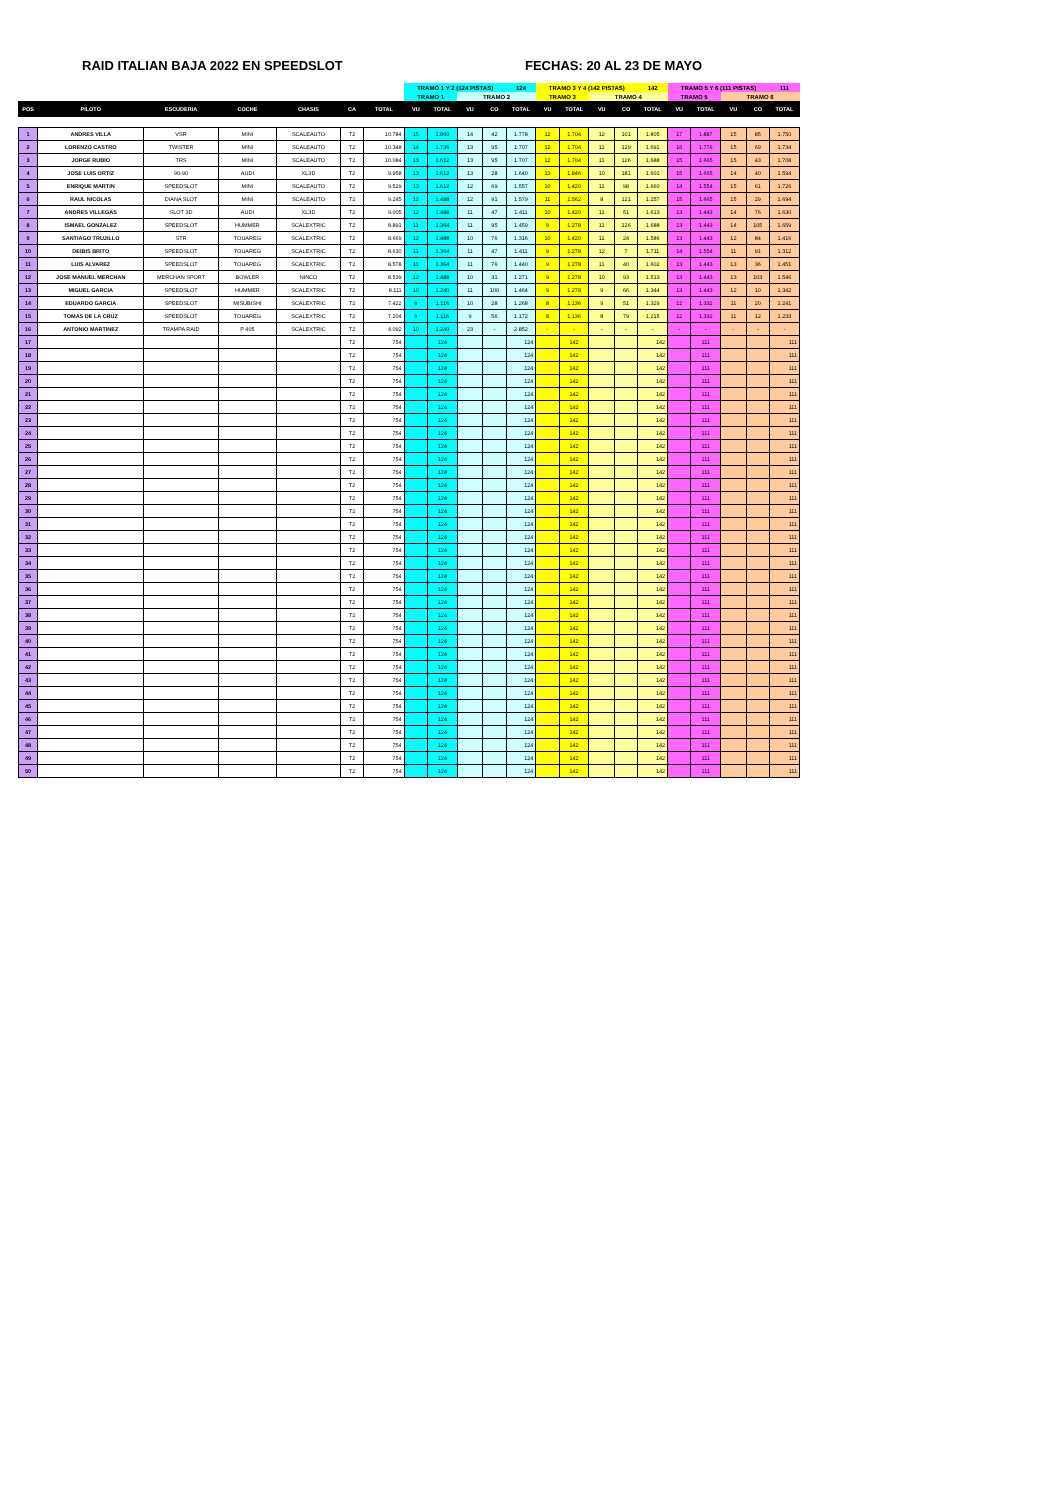RAID ITALIAN BAJA 2022 EN SPEEDSLOT FECHAS: 20 AL 23 DE MAYO
| | | | | | | | TRAMO 1 Y 2 (124 PISTAS) | | | | 124 | TRAMO 3 Y 4 (142 PISTAS) | | | | 142 | TRAMO 5 Y 6 (111 PISTAS) | | | | 111 |
| --- | --- | --- | --- | --- | --- | --- | --- | --- | --- | --- | --- | --- | --- | --- | --- | --- | --- | --- | --- | --- | --- |
| | | | | | | | TRAMO 1 | | TRAMO 2 | | | TRAMO 3 | | TRAMO 4 | | | TRAMO 5 | | TRAMO 6 | | |
| POS | PILOTO | ESCUDERIA | COCHE | CHASIS | CA | TOTAL | VU | TOTAL | VU | CO | TOTAL | VU | TOTAL | VU | CO | TOTAL | VU | TOTAL | VU | CO | TOTAL |
| 1 | ANDRES VILLA | VSR | MINI | SCALEAUTO | T2 | 10.784 | 15 | 1.860 | 14 | 42 | 1.778 | 12 | 1.704 | 12 | 101 | 1.805 | 17 | 1.887 | 15 | 85 | 1.750 |
| 2 | LORENZO CASTRO | TWISTER | MINI | SCALEAUTO | T2 | 10.348 | 14 | 1.736 | 13 | 95 | 1.707 | 12 | 1.704 | 11 | 129 | 1.691 | 16 | 1.776 | 15 | 69 | 1.734 |
| 3 | JORGE RUBIO | TRS | MINI | SCALEAUTO | T2 | 10.084 | 13 | 1.612 | 13 | 95 | 1.707 | 12 | 1.704 | 11 | 126 | 1.688 | 15 | 1.665 | 15 | 43 | 1.708 |
| 4 | JOSE LUIS ORTIZ | 90-90 | AUDI | XL3D | T2 | 9.958 | 13 | 1.612 | 13 | 28 | 1.640 | 13 | 1.846 | 10 | 181 | 1.601 | 15 | 1.665 | 14 | 40 | 1.594 |
| 5 | ENRIQUE MARTIN | SPEEDSLOT | MINI | SCALEAUTO | T2 | 9.529 | 13 | 1.612 | 12 | 69 | 1.557 | 10 | 1.420 | 11 | 98 | 1.660 | 14 | 1.554 | 15 | 61 | 1.726 |
| 6 | RAUL NICOLAS | DIANA SLOT | MINI | SCALEAUTO | T2 | 9.245 | 12 | 1.488 | 12 | 91 | 1.579 | 11 | 1.562 | 8 | 121 | 1.257 | 15 | 1.665 | 15 | 29 | 1.694 |
| 7 | ANDRES VILLEGAS | SLOT 3D | AUDI | XL3D | T2 | 9.005 | 12 | 1.488 | 11 | 47 | 1.411 | 10 | 1.420 | 11 | 51 | 1.613 | 13 | 1.443 | 14 | 76 | 1.630 |
| 8 | ISMAEL GONZALEZ | SPEEDSLOT | HUMMER | SCALEXTRIC | T2 | 8.891 | 11 | 1.364 | 11 | 95 | 1.459 | 9 | 1.278 | 11 | 126 | 1.688 | 13 | 1.443 | 14 | 105 | 1.659 |
| 9 | SANTIAGO TRUJILLO | STR | TOUAREG | SCALEXTRIC | T2 | 8.669 | 12 | 1.488 | 10 | 76 | 1.316 | 10 | 1.420 | 11 | 24 | 1.586 | 13 | 1.443 | 12 | 84 | 1.416 |
| 10 | DEIBIS BRITO | SPEEDSLOT | TOUAREG | SCALEXTRIC | T2 | 8.630 | 11 | 1.364 | 11 | 47 | 1.411 | 9 | 1.278 | 12 | 7 | 1.711 | 14 | 1.554 | 11 | 91 | 1.312 |
| 11 | LUIS ALVAREZ | SPEEDSLOT | TOUAREG | SCALEXTRIC | T2 | 8.578 | 11 | 1.364 | 11 | 76 | 1.440 | 9 | 1.278 | 11 | 40 | 1.602 | 13 | 1.443 | 13 | 36 | 1.451 |
| 12 | JOSE MANUEL MERCHAN | MERCHAN SPORT | BOWLER | NINCO | T2 | 8.539 | 12 | 1.488 | 10 | 31 | 1.271 | 9 | 1.278 | 10 | 93 | 1.513 | 13 | 1.443 | 13 | 103 | 1.546 |
| 13 | MIGUEL GARCIA | SPEEDSLOT | HUMMER | SCALEXTRIC | T2 | 8.111 | 10 | 1.240 | 11 | 100 | 1.464 | 9 | 1.278 | 9 | 66 | 1.344 | 13 | 1.443 | 12 | 10 | 1.342 |
| 14 | EDUARDO GARCIA | SPEEDSLOT | MISUBISHI | SCALEXTRIC | T2 | 7.422 | 9 | 1.116 | 10 | 28 | 1.268 | 8 | 1.136 | 9 | 51 | 1.329 | 12 | 1.332 | 11 | 20 | 1.241 |
| 15 | TOMAS DE LA CRUZ | SPEEDSLOT | TOUAREG | SCALEXTRIC | T2 | 7.204 | 9 | 1.116 | 9 | 56 | 1.172 | 8 | 1.136 | 8 | 79 | 1.215 | 12 | 1.332 | 11 | 12 | 1.233 |
| 16 | ANTONIO MARTINEZ | TRAMPA RAID | P 405 | SCALEXTRIC | T2 | 4.092 | 10 | 1.240 | 23 | - | 2.852 | - | - | - | - | - | - | - | - | - | - |
| 17 | | | | | T2 | 754 | | 124 | | | 124 | | 142 | | | 142 | | 111 | | | 111 |
| 18 | | | | | T2 | 754 | | 124 | | | 124 | | 142 | | | 142 | | 111 | | | 111 |
| 19 | | | | | T2 | 754 | | 124 | | | 124 | | 142 | | | 142 | | 111 | | | 111 |
| 20 | | | | | T2 | 754 | | 124 | | | 124 | | 142 | | | 142 | | 111 | | | 111 |
| 21 | | | | | T2 | 754 | | 124 | | | 124 | | 142 | | | 142 | | 111 | | | 111 |
| 22 | | | | | T2 | 754 | | 124 | | | 124 | | 142 | | | 142 | | 111 | | | 111 |
| 23 | | | | | T2 | 754 | | 124 | | | 124 | | 142 | | | 142 | | 111 | | | 111 |
| 24 | | | | | T2 | 754 | | 124 | | | 124 | | 142 | | | 142 | | 111 | | | 111 |
| 25 | | | | | T2 | 754 | | 124 | | | 124 | | 142 | | | 142 | | 111 | | | 111 |
| 26 | | | | | T2 | 754 | | 124 | | | 124 | | 142 | | | 142 | | 111 | | | 111 |
| 27 | | | | | T2 | 754 | | 124 | | | 124 | | 142 | | | 142 | | 111 | | | 111 |
| 28 | | | | | T2 | 754 | | 124 | | | 124 | | 142 | | | 142 | | 111 | | | 111 |
| 29 | | | | | T2 | 754 | | 124 | | | 124 | | 142 | | | 142 | | 111 | | | 111 |
| 30 | | | | | T2 | 754 | | 124 | | | 124 | | 142 | | | 142 | | 111 | | | 111 |
| 31 | | | | | T2 | 754 | | 124 | | | 124 | | 142 | | | 142 | | 111 | | | 111 |
| 32 | | | | | T2 | 754 | | 124 | | | 124 | | 142 | | | 142 | | 111 | | | 111 |
| 33 | | | | | T2 | 754 | | 124 | | | 124 | | 142 | | | 142 | | 111 | | | 111 |
| 34 | | | | | T2 | 754 | | 124 | | | 124 | | 142 | | | 142 | | 111 | | | 111 |
| 35 | | | | | T2 | 754 | | 124 | | | 124 | | 142 | | | 142 | | 111 | | | 111 |
| 36 | | | | | T2 | 754 | | 124 | | | 124 | | 142 | | | 142 | | 111 | | | 111 |
| 37 | | | | | T2 | 754 | | 124 | | | 124 | | 142 | | | 142 | | 111 | | | 111 |
| 38 | | | | | T2 | 754 | | 124 | | | 124 | | 142 | | | 142 | | 111 | | | 111 |
| 39 | | | | | T2 | 754 | | 124 | | | 124 | | 142 | | | 142 | | 111 | | | 111 |
| 40 | | | | | T2 | 754 | | 124 | | | 124 | | 142 | | | 142 | | 111 | | | 111 |
| 41 | | | | | T2 | 754 | | 124 | | | 124 | | 142 | | | 142 | | 111 | | | 111 |
| 42 | | | | | T2 | 754 | | 124 | | | 124 | | 142 | | | 142 | | 111 | | | 111 |
| 43 | | | | | T2 | 754 | | 124 | | | 124 | | 142 | | | 142 | | 111 | | | 111 |
| 44 | | | | | T2 | 754 | | 124 | | | 124 | | 142 | | | 142 | | 111 | | | 111 |
| 45 | | | | | T2 | 754 | | 124 | | | 124 | | 142 | | | 142 | | 111 | | | 111 |
| 46 | | | | | T2 | 754 | | 124 | | | 124 | | 142 | | | 142 | | 111 | | | 111 |
| 47 | | | | | T2 | 754 | | 124 | | | 124 | | 142 | | | 142 | | 111 | | | 111 |
| 48 | | | | | T2 | 754 | | 124 | | | 124 | | 142 | | | 142 | | 111 | | | 111 |
| 49 | | | | | T2 | 754 | | 124 | | | 124 | | 142 | | | 142 | | 111 | | | 111 |
| 50 | | | | | T2 | 754 | | 124 | | | 124 | | 142 | | | 142 | | 111 | | | 111 |